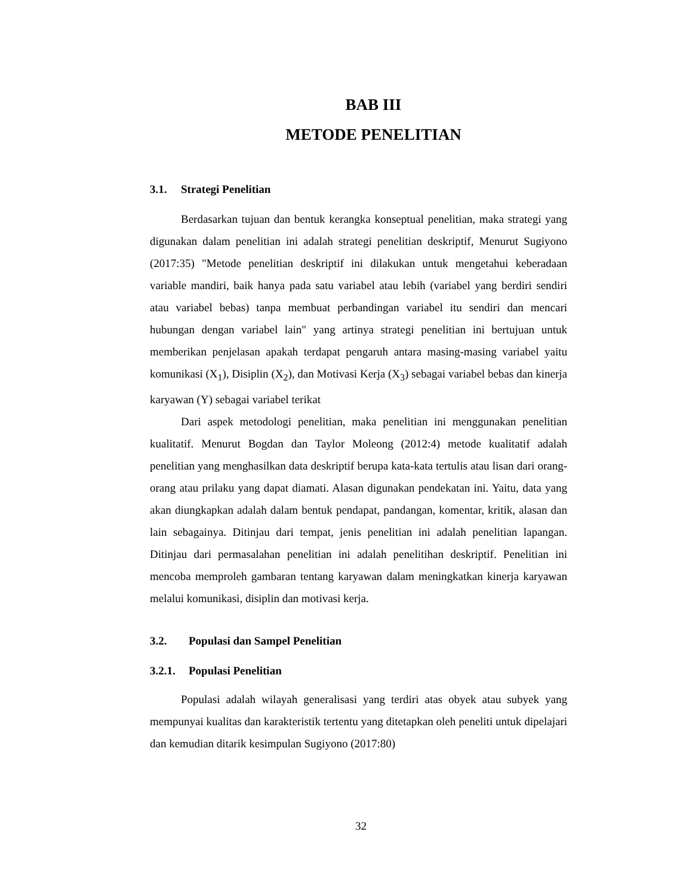BAB III
METODE PENELITIAN
3.1. Strategi Penelitian
Berdasarkan tujuan dan bentuk kerangka konseptual penelitian, maka strategi yang digunakan dalam penelitian ini adalah strategi penelitian deskriptif, Menurut Sugiyono (2017:35) "Metode penelitian deskriptif ini dilakukan untuk mengetahui keberadaan variable mandiri, baik hanya pada satu variabel atau lebih (variabel yang berdiri sendiri atau variabel bebas) tanpa membuat perbandingan variabel itu sendiri dan mencari hubungan dengan variabel lain" yang artinya strategi penelitian ini bertujuan untuk memberikan penjelasan apakah terdapat pengaruh antara masing-masing variabel yaitu komunikasi (X<sub>1</sub>), Disiplin (X<sub>2</sub>), dan Motivasi Kerja (X<sub>3</sub>) sebagai variabel bebas dan kinerja karyawan (Y) sebagai variabel terikat
Dari aspek metodologi penelitian, maka penelitian ini menggunakan penelitian kualitatif. Menurut Bogdan dan Taylor Moleong (2012:4) metode kualitatif adalah penelitian yang menghasilkan data deskriptif berupa kata-kata tertulis atau lisan dari orang-orang atau prilaku yang dapat diamati. Alasan digunakan pendekatan ini. Yaitu, data yang akan diungkapkan adalah dalam bentuk pendapat, pandangan, komentar, kritik, alasan dan lain sebagainya. Ditinjau dari tempat, jenis penelitian ini adalah penelitian lapangan. Ditinjau dari permasalahan penelitian ini adalah penelitihan deskriptif. Penelitian ini mencoba memproleh gambaran tentang karyawan dalam meningkatkan kinerja karyawan melalui komunikasi, disiplin dan motivasi kerja.
3.2. Populasi dan Sampel Penelitian
3.2.1. Populasi Penelitian
Populasi adalah wilayah generalisasi yang terdiri atas obyek atau subyek yang mempunyai kualitas dan karakteristik tertentu yang ditetapkan oleh peneliti untuk dipelajari dan kemudian ditarik kesimpulan Sugiyono (2017:80)
32